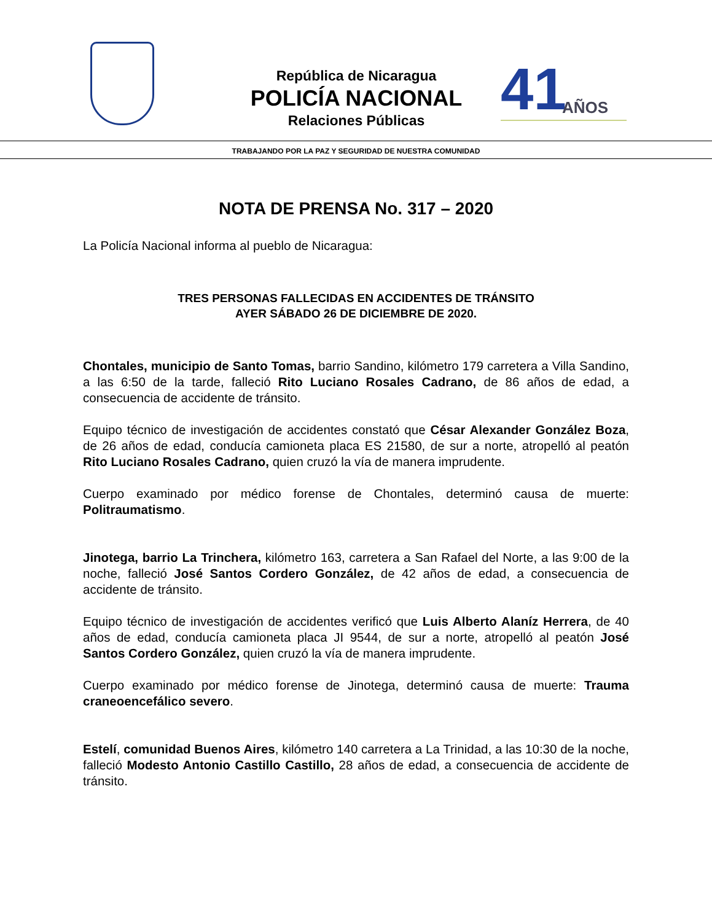República de Nicaragua
POLICÍA NACIONAL
Relaciones Públicas
41 AÑOS
TRABAJANDO POR LA PAZ Y SEGURIDAD DE NUESTRA COMUNIDAD
NOTA DE PRENSA No. 317 – 2020
La Policía Nacional informa al pueblo de Nicaragua:
TRES PERSONAS FALLECIDAS EN ACCIDENTES DE TRÁNSITO
AYER SÁBADO 26 DE DICIEMBRE DE 2020.
Chontales, municipio de Santo Tomas, barrio Sandino, kilómetro 179 carretera a Villa Sandino, a las 6:50 de la tarde, falleció Rito Luciano Rosales Cadrano, de 86 años de edad, a consecuencia de accidente de tránsito.
Equipo técnico de investigación de accidentes constató que César Alexander González Boza, de 26 años de edad, conducía camioneta placa ES 21580, de sur a norte, atropelló al peatón Rito Luciano Rosales Cadrano, quien cruzó la vía de manera imprudente.
Cuerpo examinado por médico forense de Chontales, determinó causa de muerte: Politraumatismo.
Jinotega, barrio La Trinchera, kilómetro 163, carretera a San Rafael del Norte, a las 9:00 de la noche, falleció José Santos Cordero González, de 42 años de edad, a consecuencia de accidente de tránsito.
Equipo técnico de investigación de accidentes verificó que Luis Alberto Alaníz Herrera, de 40 años de edad, conducía camioneta placa JI 9544, de sur a norte, atropelló al peatón José Santos Cordero González, quien cruzó la vía de manera imprudente.
Cuerpo examinado por médico forense de Jinotega, determinó causa de muerte: Trauma craneoencefálico severo.
Estelí, comunidad Buenos Aires, kilómetro 140 carretera a La Trinidad, a las 10:30 de la noche, falleció Modesto Antonio Castillo Castillo, 28 años de edad, a consecuencia de accidente de tránsito.